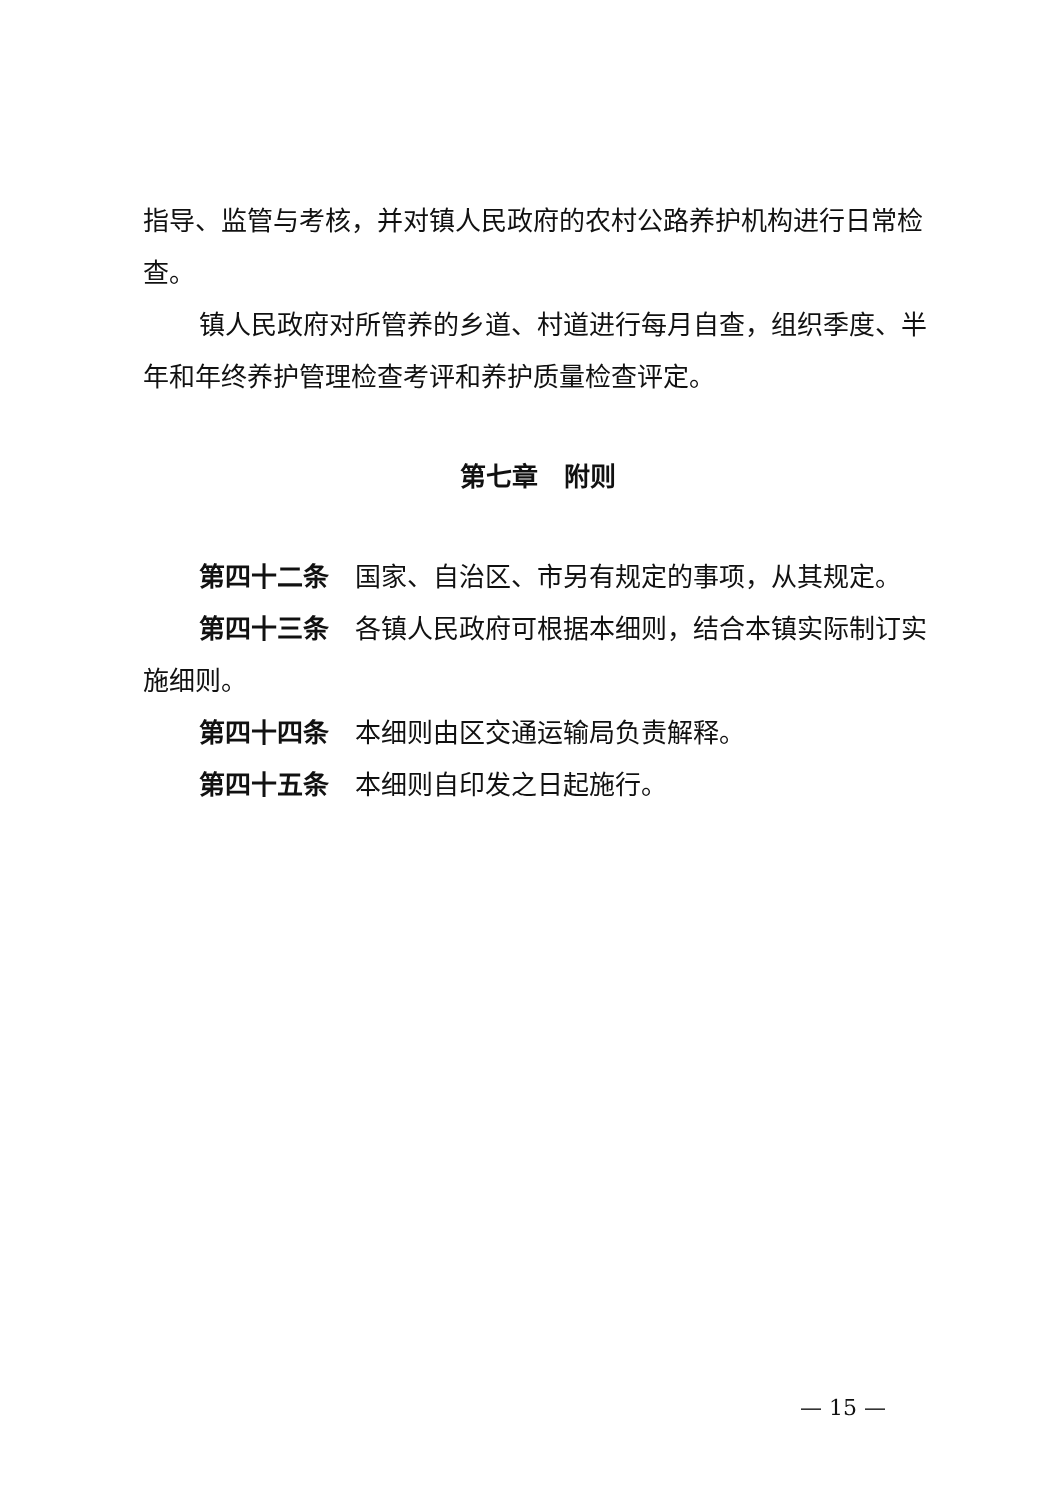指导、监管与考核，并对镇人民政府的农村公路养护机构进行日常检查。
镇人民政府对所管养的乡道、村道进行每月自查，组织季度、半年和年终养护管理检查考评和养护质量检查评定。
第七章　附则
第四十二条　国家、自治区、市另有规定的事项，从其规定。
第四十三条　各镇人民政府可根据本细则，结合本镇实际制订实施细则。
第四十四条　本细则由区交通运输局负责解释。
第四十五条　本细则自印发之日起施行。
— 15 —